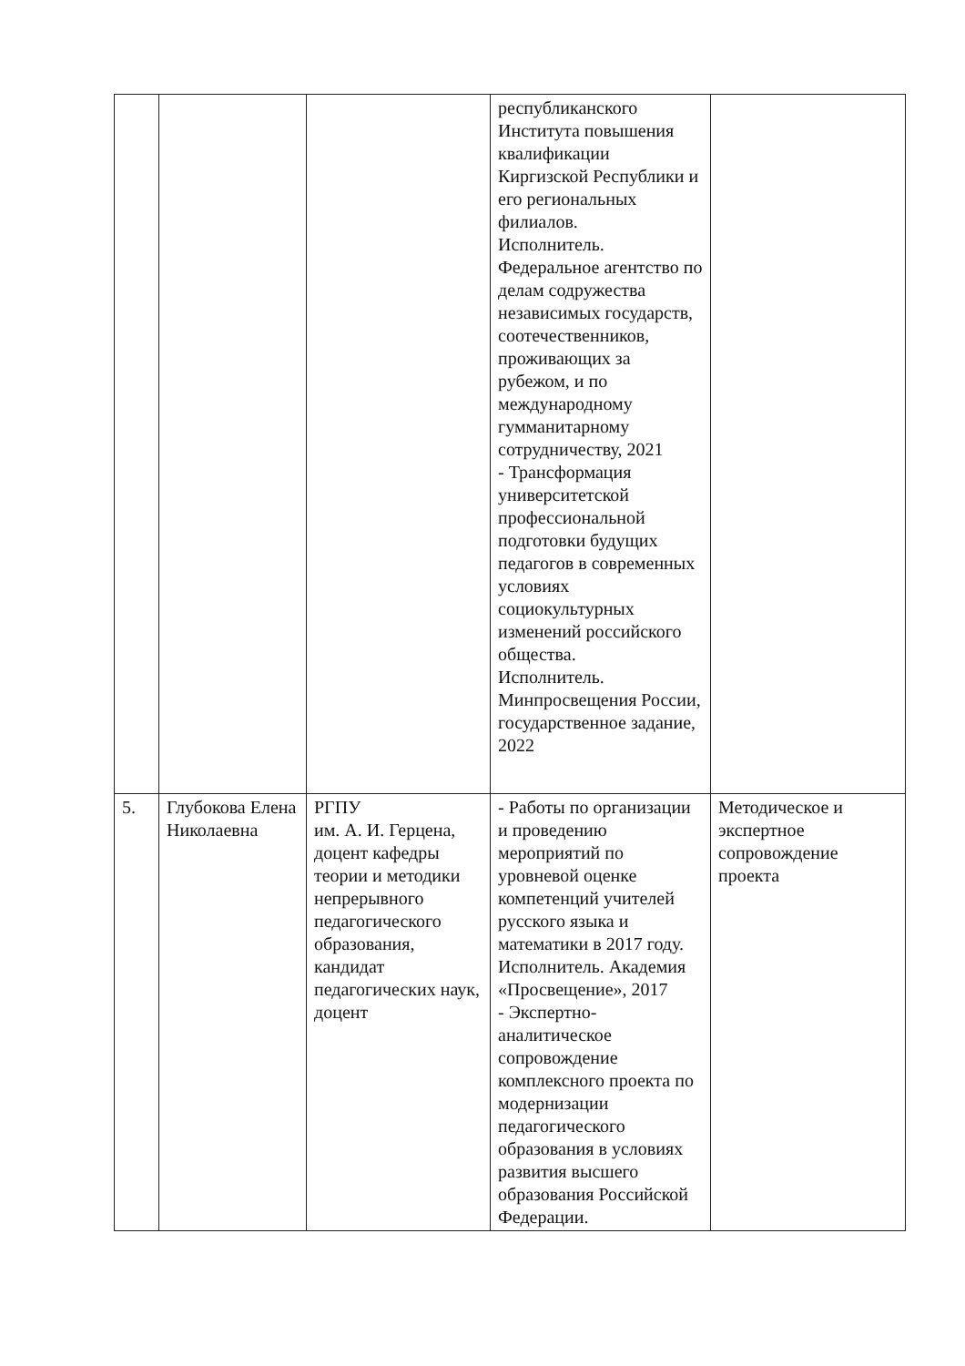| | | | республиканского Института повышения квалификации Киргизской Республики и его региональных филиалов. Исполнитель. Федеральное агентство по делам содружества независимых государств, соотечественников, проживающих за рубежом, и по международному гумманитарному сотрудничеству, 2021 - Трансформация университетской профессиональной подготовки будущих педагогов в современных условиях социокультурных изменений российского общества. Исполнитель. Минпросвещения России, государственное задание, 2022 | |
| 5. | Глубокова Елена Николаевна | РГПУ им. А. И. Герцена, доцент кафедры теории и методики непрерывного педагогического образования, кандидат педагогических наук, доцент | - Работы по организации и проведению мероприятий по уровневой оценке компетенций учителей русского языка и математики в 2017 году. Исполнитель. Академия «Просвещение», 2017 - Экспертно-аналитическое сопровождение комплексного проекта по модернизации педагогического образования в условиях развития высшего образования Российской Федерации. | Методическое и экспертное сопровождение проекта |